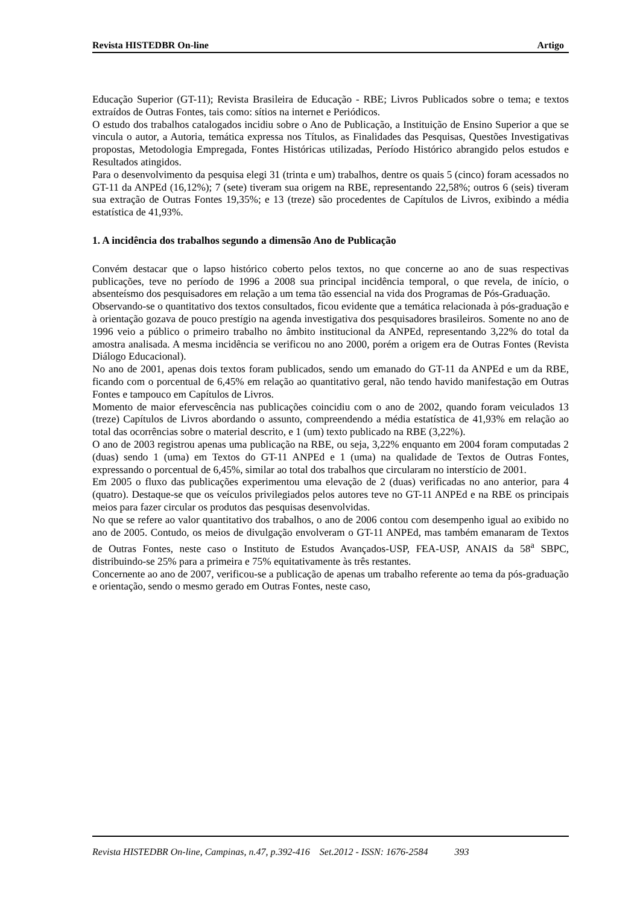Revista HISTEDBR On-line Artigo
Educação Superior (GT-11); Revista Brasileira de Educação - RBE; Livros Publicados sobre o tema; e textos extraídos de Outras Fontes, tais como: sítios na internet e Periódicos.
O estudo dos trabalhos catalogados incidiu sobre o Ano de Publicação, a Instituição de Ensino Superior a que se vincula o autor, a Autoria, temática expressa nos Títulos, as Finalidades das Pesquisas, Questões Investigativas propostas, Metodologia Empregada, Fontes Históricas utilizadas, Período Histórico abrangido pelos estudos e Resultados atingidos.
Para o desenvolvimento da pesquisa elegi 31 (trinta e um) trabalhos, dentre os quais 5 (cinco) foram acessados no GT-11 da ANPEd (16,12%); 7 (sete) tiveram sua origem na RBE, representando 22,58%; outros 6 (seis) tiveram sua extração de Outras Fontes 19,35%; e 13 (treze) são procedentes de Capítulos de Livros, exibindo a média estatística de 41,93%.
1. A incidência dos trabalhos segundo a dimensão Ano de Publicação
Convém destacar que o lapso histórico coberto pelos textos, no que concerne ao ano de suas respectivas publicações, teve no período de 1996 a 2008 sua principal incidência temporal, o que revela, de início, o absenteísmo dos pesquisadores em relação a um tema tão essencial na vida dos Programas de Pós-Graduação.
Observando-se o quantitativo dos textos consultados, ficou evidente que a temática relacionada à pós-graduação e à orientação gozava de pouco prestígio na agenda investigativa dos pesquisadores brasileiros. Somente no ano de 1996 veio a público o primeiro trabalho no âmbito institucional da ANPEd, representando 3,22% do total da amostra analisada. A mesma incidência se verificou no ano 2000, porém a origem era de Outras Fontes (Revista Diálogo Educacional).
No ano de 2001, apenas dois textos foram publicados, sendo um emanado do GT-11 da ANPEd e um da RBE, ficando com o porcentual de 6,45% em relação ao quantitativo geral, não tendo havido manifestação em Outras Fontes e tampouco em Capítulos de Livros.
Momento de maior efervescência nas publicações coincidiu com o ano de 2002, quando foram veiculados 13 (treze) Capítulos de Livros abordando o assunto, compreendendo a média estatística de 41,93% em relação ao total das ocorrências sobre o material descrito, e 1 (um) texto publicado na RBE (3,22%).
O ano de 2003 registrou apenas uma publicação na RBE, ou seja, 3,22% enquanto em 2004 foram computadas 2 (duas) sendo 1 (uma) em Textos do GT-11 ANPEd e 1 (uma) na qualidade de Textos de Outras Fontes, expressando o porcentual de 6,45%, similar ao total dos trabalhos que circularam no interstício de 2001.
Em 2005 o fluxo das publicações experimentou uma elevação de 2 (duas) verificadas no ano anterior, para 4 (quatro). Destaque-se que os veículos privilegiados pelos autores teve no GT-11 ANPEd e na RBE os principais meios para fazer circular os produtos das pesquisas desenvolvidas.
No que se refere ao valor quantitativo dos trabalhos, o ano de 2006 contou com desempenho igual ao exibido no ano de 2005. Contudo, os meios de divulgação envolveram o GT-11 ANPEd, mas também emanaram de Textos de Outras Fontes, neste caso o Instituto de Estudos Avançados-USP, FEA-USP, ANAIS da 58<sup>a</sup> SBPC, distribuindo-se 25% para a primeira e 75% equitativamente às três restantes.
Concernente ao ano de 2007, verificou-se a publicação de apenas um trabalho referente ao tema da pós-graduação e orientação, sendo o mesmo gerado em Outras Fontes, neste caso,
Revista HISTEDBR On-line, Campinas, n.47, p.392-416 Set.2012 - ISSN: 1676-2584 393